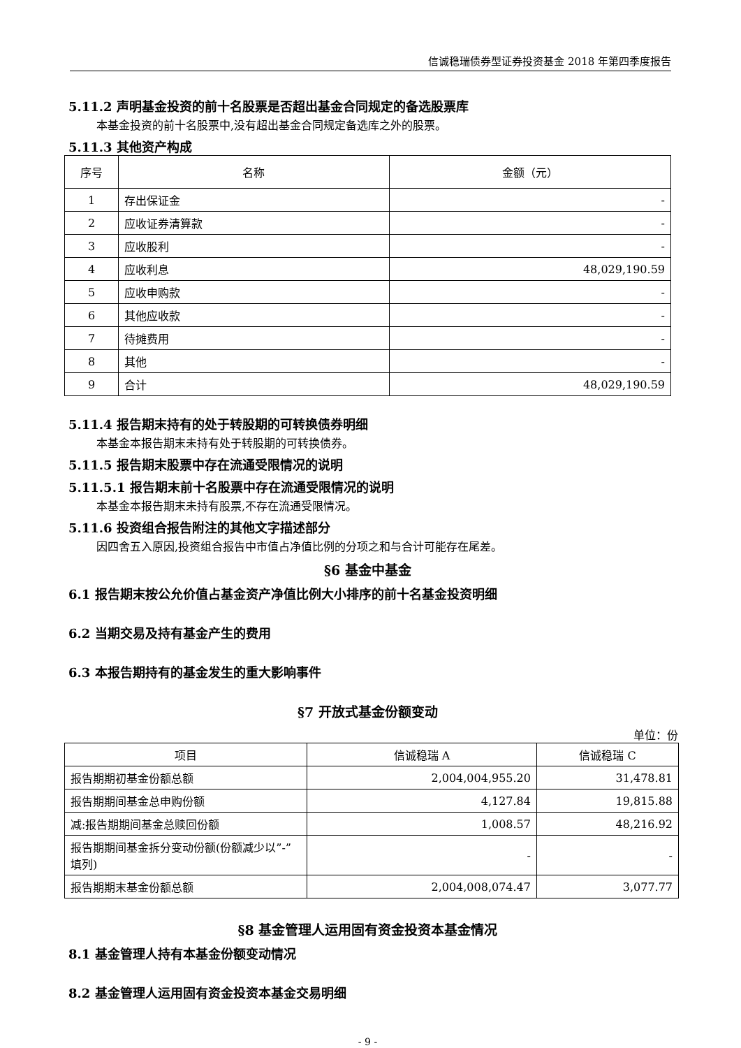信诚稳瑞债券型证券投资基金 2018 年第四季度报告
5.11.2 声明基金投资的前十名股票是否超出基金合同规定的备选股票库
本基金投资的前十名股票中,没有超出基金合同规定备选库之外的股票。
5.11.3 其他资产构成
| 序号 | 名称 | 金额（元） |
| --- | --- | --- |
| 1 | 存出保证金 | - |
| 2 | 应收证券清算款 | - |
| 3 | 应收股利 | - |
| 4 | 应收利息 | 48,029,190.59 |
| 5 | 应收申购款 | - |
| 6 | 其他应收款 | - |
| 7 | 待摊费用 | - |
| 8 | 其他 | - |
| 9 | 合计 | 48,029,190.59 |
5.11.4 报告期末持有的处于转股期的可转换债券明细
本基金本报告期末未持有处于转股期的可转换债券。
5.11.5 报告期末股票中存在流通受限情况的说明
5.11.5.1 报告期末前十名股票中存在流通受限情况的说明
本基金本报告期末未持有股票,不存在流通受限情况。
5.11.6 投资组合报告附注的其他文字描述部分
因四舍五入原因,投资组合报告中市值占净值比例的分项之和与合计可能存在尾差。
§6 基金中基金
6.1 报告期末按公允价值占基金资产净值比例大小排序的前十名基金投资明细
6.2 当期交易及持有基金产生的费用
6.3 本报告期持有的基金发生的重大影响事件
§7 开放式基金份额变动
单位：份
| 项目 | 信诚稳瑞 A | 信诚稳瑞 C |
| --- | --- | --- |
| 报告期期初基金份额总额 | 2,004,004,955.20 | 31,478.81 |
| 报告期期间基金总申购份额 | 4,127.84 | 19,815.88 |
| 减:报告期期间基金总赎回份额 | 1,008.57 | 48,216.92 |
| 报告期期间基金拆分变动份额(份额减少以”-”填列) | - | - |
| 报告期期末基金份额总额 | 2,004,008,074.47 | 3,077.77 |
§8 基金管理人运用固有资金投资本基金情况
8.1 基金管理人持有本基金份额变动情况
8.2 基金管理人运用固有资金投资本基金交易明细
- 9 -